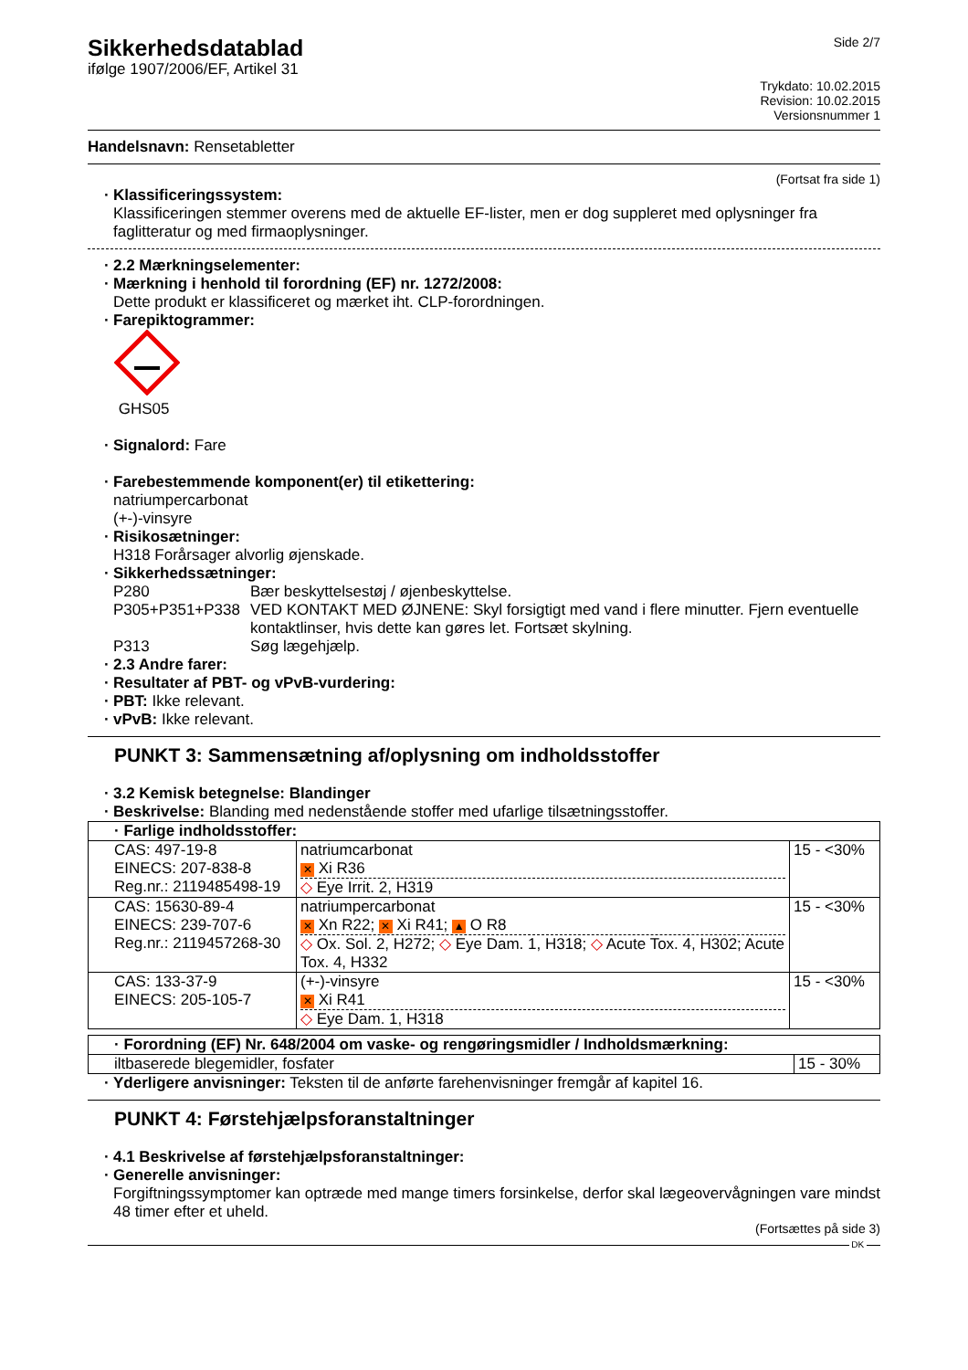Sikkerhedsdatablad
ifølge 1907/2006/EF, Artikel 31
Side 2/7
Trykdato: 10.02.2015
Revision: 10.02.2015
Versionsnummer 1
Handelsnavn: Rensetabletter
(Fortsat fra side 1)
· Klassificeringssystem:
Klassificeringen stemmer overens med de aktuelle EF-lister, men er dog suppleret med oplysninger fra faglitteratur og med firmaoplysninger.
· 2.2 Mærkningselementer:
· Mærkning i henhold til forordning (EF) nr. 1272/2008:
Dette produkt er klassificeret og mærket iht. CLP-forordningen.
· Farepiktogrammer:
GHS05
· Signalord: Fare
· Farebestemmende komponent(er) til etikettering:
natriumpercarbonat
(+-)-vinsyre
· Risikosætninger:
H318 Forårsager alvorlig øjenskade.
· Sikkerhedssætninger:
P280 Bær beskyttelsestøj / øjenbeskyttelse. P305+P351+P338 VED KONTAKT MED ØJNENE: Skyl forsigtigt med vand i flere minutter. Fjern eventuelle kontaktlinser, hvis dette kan gøres let. Fortsæt skylning. P313 Søg lægehjælp.
· 2.3 Andre farer:
· Resultater af PBT- og vPvB-vurdering:
· PBT: Ikke relevant.
· vPvB: Ikke relevant.
PUNKT 3: Sammensætning af/oplysning om indholdsstoffer
· 3.2 Kemisk betegnelse: Blandinger
· Beskrivelse: Blanding med nedenstående stoffer med ufarlige tilsætningsstoffer.
| · Farlige indholdsstoffer: | | |
| CAS: 497-19-8 EINECS: 207-838-8 Reg.nr.: 2119485498-19 | natriumcarbonat ✕ Xi R36 ◇ Eye Irrit. 2, H319 | 15 - <30% |
| CAS: 15630-89-4 EINECS: 239-707-6 Reg.nr.: 2119457268-30 | natriumpercarbonat ✕ Xn R22; ✕ Xi R41; ▲ O R8 ◇ Ox. Sol. 2, H272; ◇ Eye Dam. 1, H318; ◇ Acute Tox. 4, H302; Acute Tox. 4, H332 | 15 - <30% |
| CAS: 133-37-9 EINECS: 205-105-7 | (+-)-vinsyre ✕ Xi R41 ◇ Eye Dam. 1, H318 | 15 - <30% |
| · Forordning (EF) Nr. 648/2004 om vaske- og rengøringsmidler / Indholdsmærkning: | |
| iltbaserede blegemidler, fosfater | 15 - 30% |
· Yderligere anvisninger: Teksten til de anførte farehenvisninger fremgår af kapitel 16.
PUNKT 4: Førstehjælpsforanstaltninger
· 4.1 Beskrivelse af førstehjælpsforanstaltninger:
· Generelle anvisninger:
Forgiftningssymptomer kan optræde med mange timers forsinkelse, derfor skal lægeovervågningen vare mindst 48 timer efter et uheld.
(Fortsættes på side 3)
DK